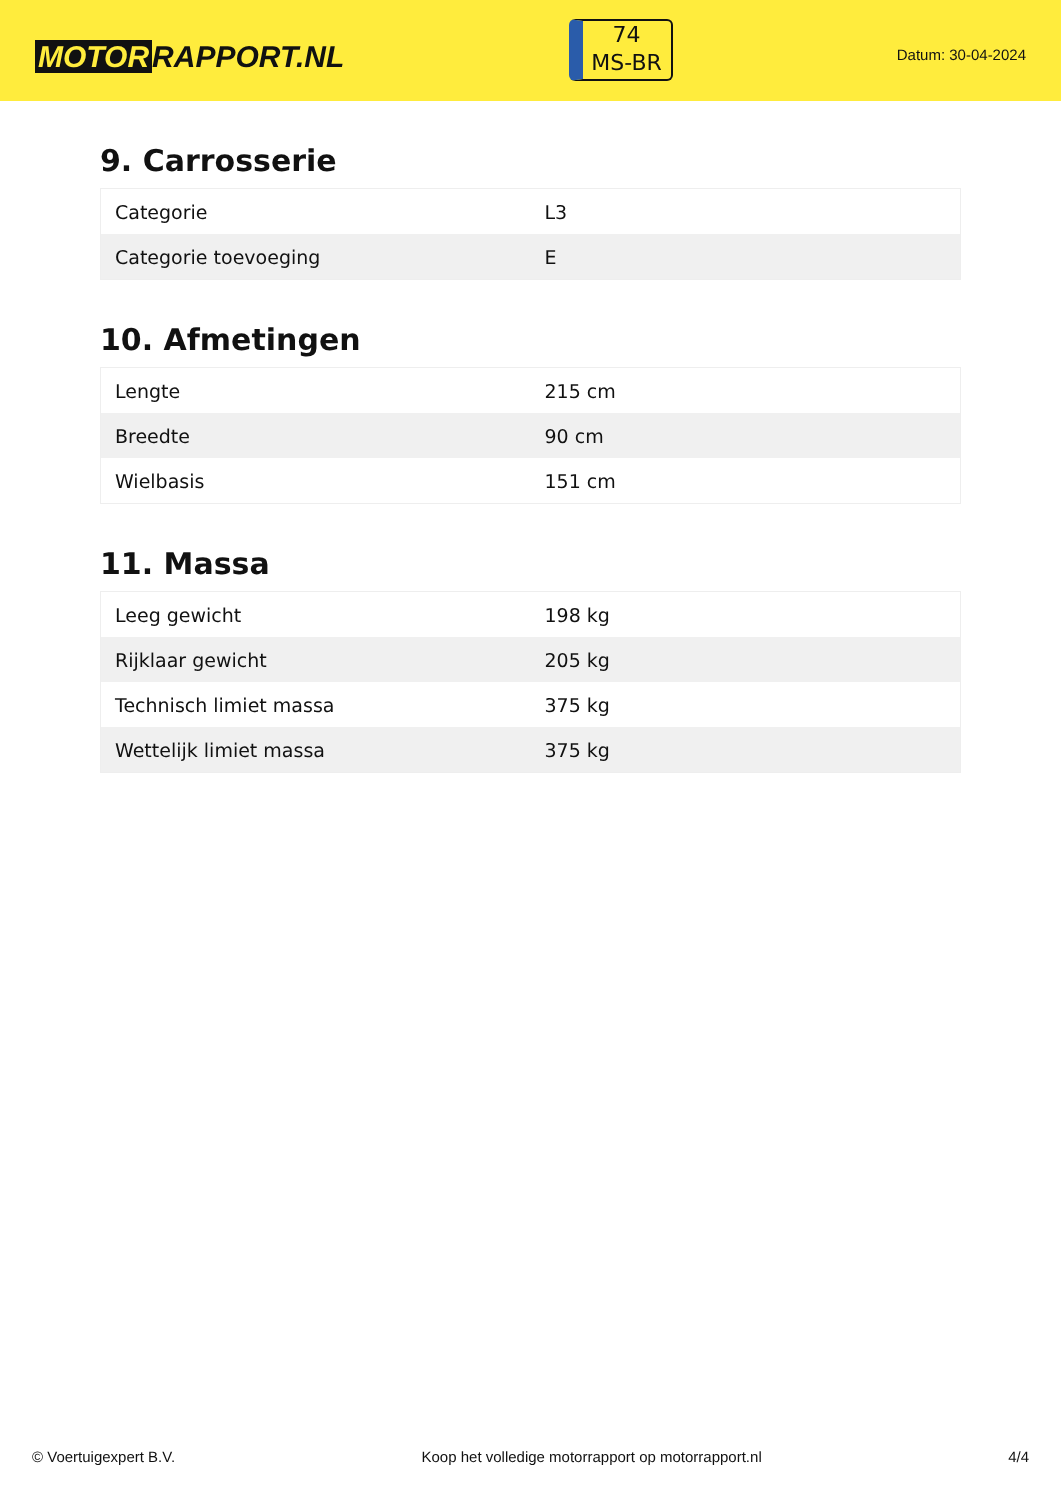MOTOR RAPPORT.NL
74
MS-BR
Datum: 30-04-2024
9. Carrosserie
| Categorie | L3 |
| Categorie toevoeging | E |
10. Afmetingen
| Lengte | 215 cm |
| Breedte | 90 cm |
| Wielbasis | 151 cm |
11. Massa
| Leeg gewicht | 198 kg |
| Rijklaar gewicht | 205 kg |
| Technisch limiet massa | 375 kg |
| Wettelijk limiet massa | 375 kg |
© Voertuigexpert B.V. Koop het volledige motorrapport op motorrapport.nl 4/4